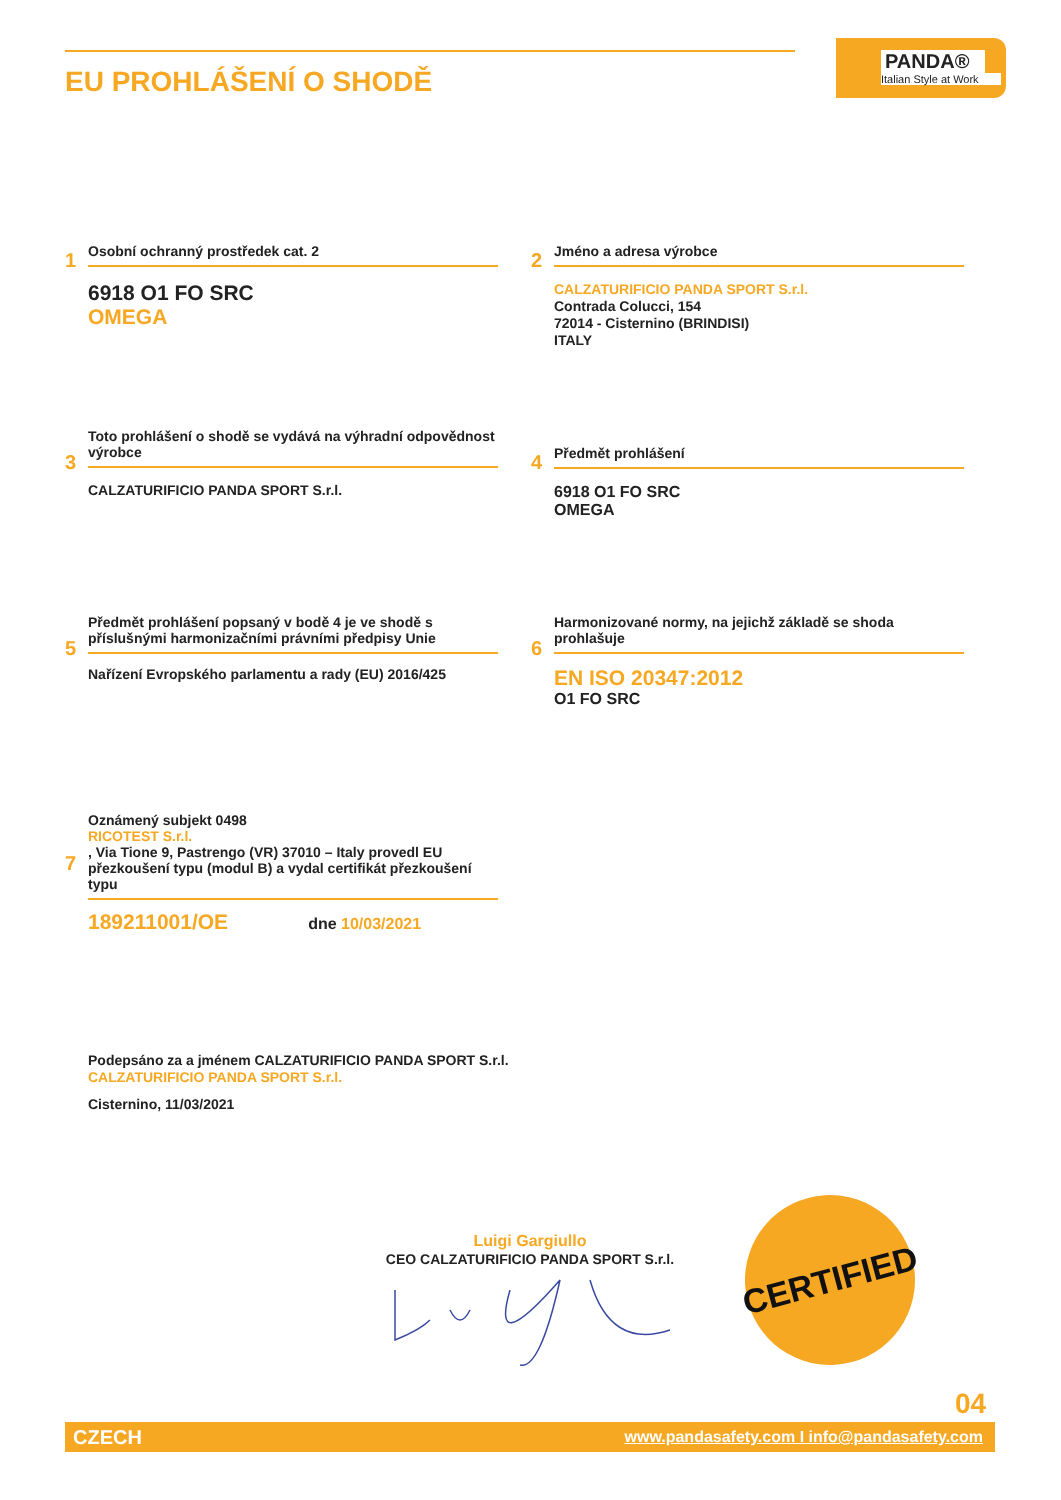EU PROHLÁŠENÍ O SHODĚ
PANDA®
Italian Style at Work
1
Osobní ochranný prostředek cat. 2
6918 O1 FO SRC
OMEGA
2
Jméno a adresa výrobce
CALZATURIFICIO PANDA SPORT S.r.l.
Contrada Colucci, 154
72014 - Cisternino (BRINDISI)
ITALY
3
Toto prohlášení o shodě se vydává na výhradní odpovědnost výrobce
CALZATURIFICIO PANDA SPORT S.r.l.
4
Předmět prohlášení
6918 O1 FO SRC
OMEGA
5
Předmět prohlášení popsaný v bodě 4 je ve shodě s příslušnými harmonizačními právními předpisy Unie
Nařízení Evropského parlamentu a rady (EU) 2016/425
6
Harmonizované normy, na jejichž základě se shoda prohlašuje
EN ISO 20347:2012
O1 FO SRC
7
Oznámený subjekt 0498
RICOTEST S.r.l., Via Tione 9, Pastrengo (VR) 37010 – Italy provedl EU přezkoušení typu (modul B) a vydal certifikát přezkoušení typu
189211001/OE dne 10/03/2021
Podepsáno za a jménem CALZATURIFICIO PANDA SPORT S.r.l.
CALZATURIFICIO PANDA SPORT S.r.l.
Cisternino, 11/03/2021
Luigi Gargiullo
CEO CALZATURIFICIO PANDA SPORT S.r.l.
CERTIFIED
04
CZECH www.pandasafety.com I info@pandasafety.com